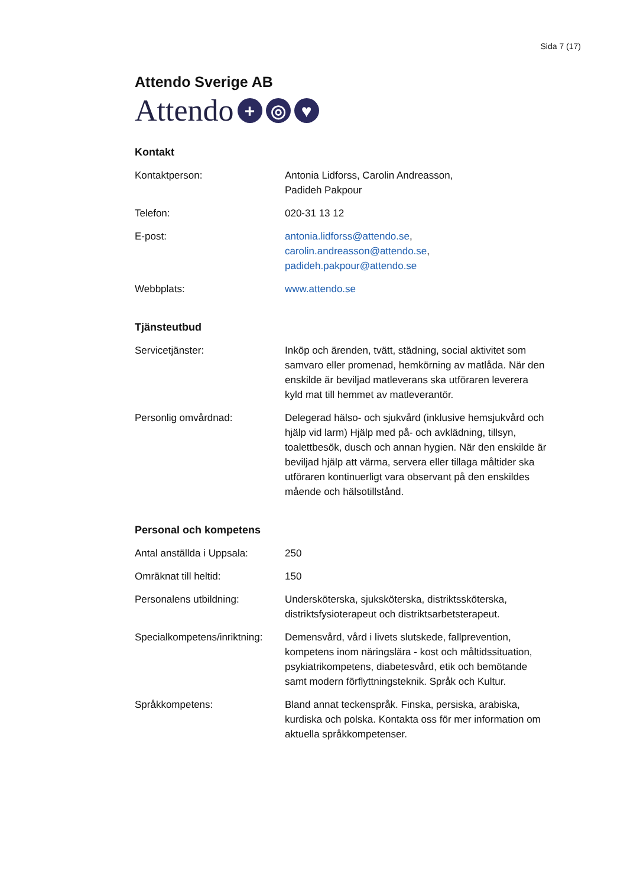Sida 7 (17)
Attendo Sverige AB
Attendo + ◎ ♥
Kontakt
Kontaktperson: Antonia Lidforss, Carolin Andreasson,
Padideh Pakpour
Telefon: 020-31 13 12
E-post: antonia.lidforss@attendo.se,
carolin.andreasson@attendo.se,
padideh.pakpour@attendo.se
Webbplats: www.attendo.se
Tjänsteutbud
Servicetjänster: Inköp och ärenden, tvätt, städning, social aktivitet som samvaro eller promenad, hemkörning av matlåda. När den enskilde är beviljad matleverans ska utföraren leverera kyld mat till hemmet av matleverantör.
Personlig omvårdnad: Delegerad hälso- och sjukvård (inklusive hemsjukvård och hjälp vid larm) Hjälp med på- och avklädning, tillsyn, toalettbesök, dusch och annan hygien. När den enskilde är beviljad hjälp att värma, servera eller tillaga måltider ska utföraren kontinuerligt vara observant på den enskildes mående och hälsotillstånd.
Personal och kompetens
Antal anställda i Uppsala:
250
Omräknat till heltid: 150
Personalens utbildning: Undersköterska, sjuksköterska, distriktssköterska, distriktsfysioterapeut och distriktsarbetsterapeut.
Specialkompetens/inriktning:
Demensvård, vård i livets slutskede, fallprevention, kompetens inom näringslära - kost och måltidssituation, psykiatrikompetens, diabetesvård, etik och bemötande samt modern förflyttningsteknik. Språk och Kultur.
Språkkompetens: Bland annat teckenspråk. Finska, persiska, arabiska, kurdiska och polska. Kontakta oss för mer information om aktuella språkkompetenser.